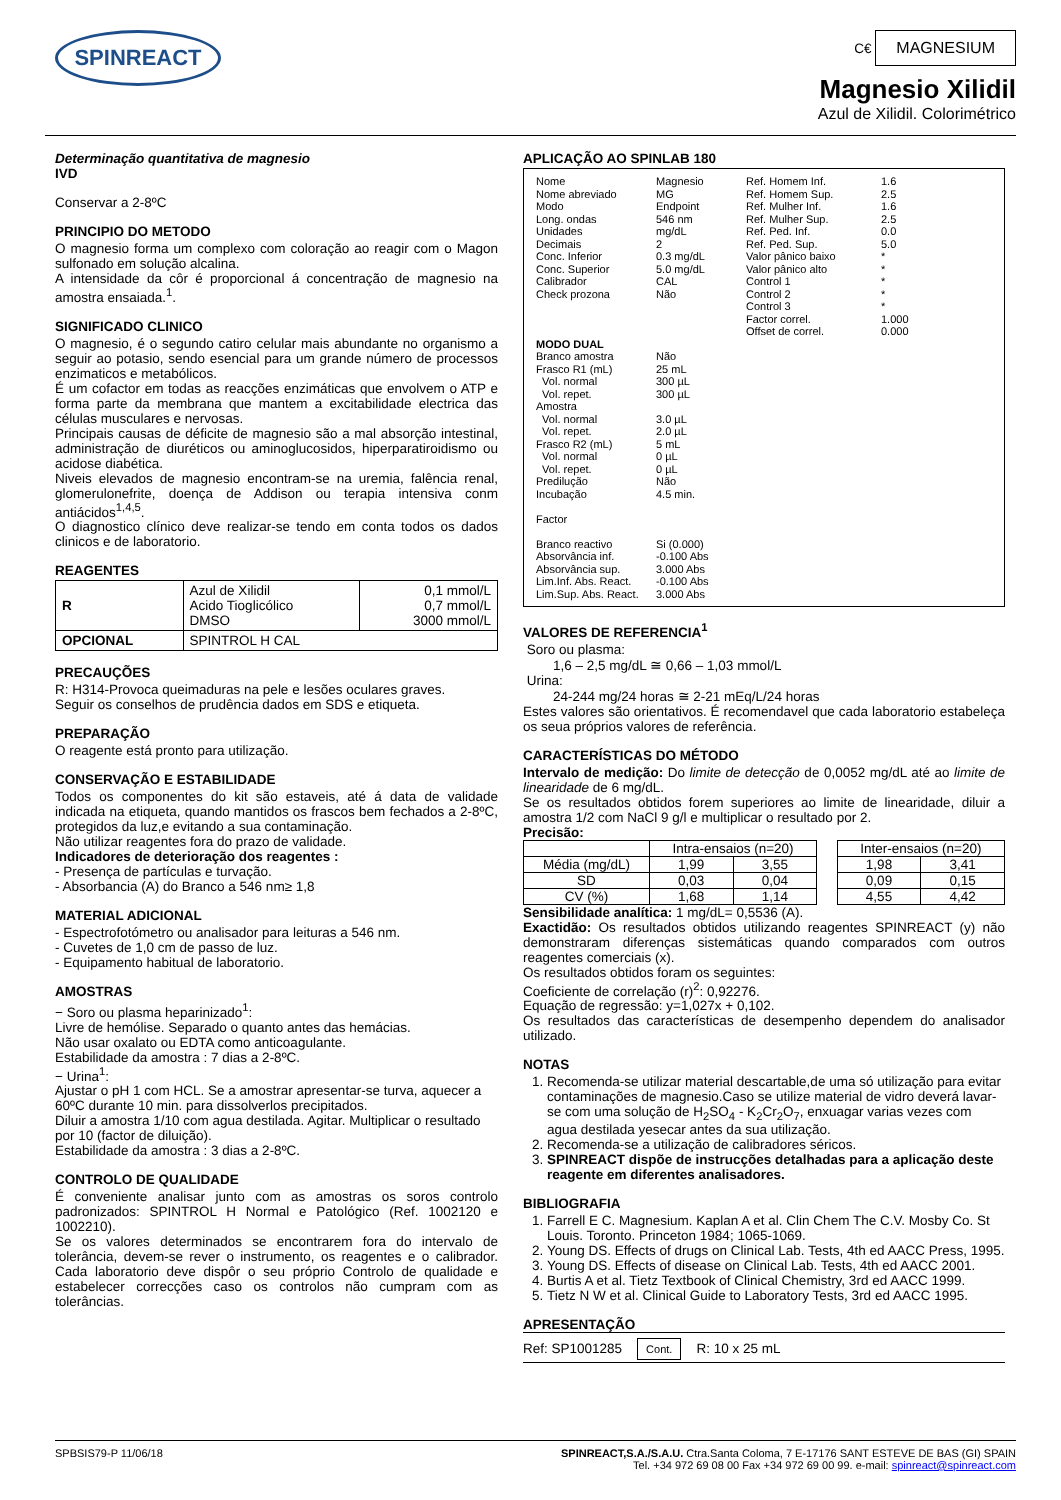SPINREACT
C€ MAGNESIUM
Magnesio Xilidil
Azul de Xilidil. Colorimétrico
Determinação quantitativa de magnesio
IVD
Conservar a 2-8ºC
PRINCIPIO DO METODO
O magnesio forma um complexo com coloração ao reagir com o Magon sulfonado em solução alcalina.
A intensidade da côr é proporcional á concentração de magnesio na amostra ensaiada.<sup>1</sup>.
SIGNIFICADO CLINICO
O magnesio, é o segundo catiro celular mais abundante no organismo a seguir ao potasio, sendo esencial para um grande número de processos enzimaticos e metabólicos.
É um cofactor em todas as reacções enzimáticas que envolvem o ATP e forma parte da membrana que mantem a excitabilidade electrica das células musculares e nervosas.
Principais causas de déficite de magnesio são a mal absorção intestinal, administração de diuréticos ou aminoglucosidos, hiperparatiroidismo ou acidose diabética.
Niveis elevados de magnesio encontram-se na uremia, falência renal, glomerulonefrite, doença de Addison ou terapia intensiva conm antiácidos<sup>1,4,5</sup>.
O diagnostico clínico deve realizar-se tendo em conta todos os dados clinicos e de laboratorio.
REAGENTES
| R | Azul de Xilidil Acido Tioglicólico DMSO | 0,1 mmol/L 0,7 mmol/L 3000 mmol/L |
| OPCIONAL | SPINTROL H CAL | |
PRECAUÇÕES
R: H314-Provoca queimaduras na pele e lesões oculares graves.
Seguir os conselhos de prudência dados em SDS e etiqueta.
PREPARAÇÃO
O reagente está pronto para utilização.
CONSERVAÇÃO E ESTABILIDADE
Todos os componentes do kit são estaveis, até á data de validade indicada na etiqueta, quando mantidos os frascos bem fechados a 2-8ºC, protegidos da luz,e evitando a sua contaminação.
Não utilizar reagentes fora do prazo de validade.
Indicadores de deterioração dos reagentes :
- Presença de partículas e turvação.
- Absorbancia (A) do Branco a 546 nm≥ 1,8
MATERIAL ADICIONAL
- Espectrofotómetro ou analisador para leituras a 546 nm.
- Cuvetes de 1,0 cm de passo de luz.
- Equipamento habitual de laboratorio.
AMOSTRAS
− Soro ou plasma heparinizado<sup>1</sup>:
Livre de hemólise. Separado o quanto antes das hemácias.
Não usar oxalato ou EDTA como anticoagulante.
Estabilidade da amostra : 7 dias a 2-8ºC.
− Urina<sup>1</sup>:
Ajustar o pH 1 com HCL. Se a amostrar apresentar-se turva, aquecer a 60ºC durante 10 min. para dissolverlos precipitados.
Diluir a amostra 1/10 com agua destilada. Agitar. Multiplicar o resultado por 10 (factor de diluição).
Estabilidade da amostra : 3 dias a 2-8ºC.
CONTROLO DE QUALIDADE
É conveniente analisar junto com as amostras os soros controlo padronizados: SPINTROL H Normal e Patológico (Ref. 1002120 e 1002210).
Se os valores determinados se encontrarem fora do intervalo de tolerância, devem-se rever o instrumento, os reagentes e o calibrador. Cada laboratorio deve dispôr o seu próprio Controlo de qualidade e estabelecer correcções caso os controlos não cumpram com as tolerâncias.
APLICAÇÃO AO SPINLAB 180
Nome
Nome abreviado
Modo
Long. ondas
Unidades
Decimais
Conc. Inferior
Conc. Superior
Calibrador
Check prozona
MODO DUAL
Branco amostra
Frasco R1 (mL)
Vol. normal
Vol. repet.
Amostra
Vol. normal
Vol. repet.
Frasco R2 (mL)
Vol. normal
Vol. repet.
Predilução
Incubação
Factor
Branco reactivo
Absorvância inf.
Absorvância sup.
Lim.Inf. Abs. React.
Lim.Sup. Abs. React.
Magnesio
MG
Endpoint
546 nm
mg/dL
2
0.3 mg/dL
5.0 mg/dL
CAL
Não
Não
25 mL
300 µL
300 µL
3.0 µL
2.0 µL
5 mL
0 µL
0 µL
Não
4.5 min.
Si (0.000)
-0.100 Abs
3.000 Abs
-0.100 Abs
3.000 Abs
Ref. Homem Inf.
Ref. Homem Sup.
Ref. Mulher Inf.
Ref. Mulher Sup.
Ref. Ped. Inf.
Ref. Ped. Sup.
Valor pânico baixo
Valor pânico alto
Control 1
Control 2
Control 3
Factor correl.
Offset de correl.
1.6
2.5
1.6
2.5
0.0
5.0
*
*
*
*
*
1.000
0.000
VALORES DE REFERENCIA<sup>1</sup>
Soro ou plasma:
1,6 – 2,5 mg/dL ≅ 0,66 – 1,03 mmol/L
Urina:
24-244 mg/24 horas ≅ 2-21 mEq/L/24 horas
Estes valores são orientativos. É recomendavel que cada laboratorio estabeleça os seua próprios valores de referência.
CARACTERÍSTICAS DO MÉTODO
Intervalo de medição: Do limite de detecção de 0,0052 mg/dL até ao limite de linearidade de 6 mg/dL.
Se os resultados obtidos forem superiores ao limite de linearidade, diluir a amostra 1/2 com NaCl 9 g/l e multiplicar o resultado por 2.
Precisão:
| | Intra-ensaios (n=20) | | | Inter-ensaios (n=20) | |
| --- | --- | --- | --- | --- | --- |
| Média (mg/dL) | 1,99 | 3,55 | | 1,98 | 3,41 |
| SD | 0,03 | 0,04 | | 0,09 | 0,15 |
| CV (%) | 1,68 | 1,14 | | 4,55 | 4,42 |
Sensibilidade analítica: 1 mg/dL= 0,5536 (A).
Exactidão: Os resultados obtidos utilizando reagentes SPINREACT (y) não demonstraram diferenças sistemáticas quando comparados com outros reagentes comerciais (x).
Os resultados obtidos foram os seguintes:
Coeficiente de correlação (r)<sup>2</sup>: 0,92276.
Equação de regressão: y=1,027x + 0,102.
Os resultados das características de desempenho dependem do analisador utilizado.
NOTAS
1. Recomenda-se utilizar material descartable,de uma só utilização para evitar contaminações de magnesio.Caso se utilize material de vidro deverá lavar-se com uma solução de H<sub>2</sub>SO<sub>4</sub> - K<sub>2</sub>Cr<sub>2</sub>O<sub>7</sub>, enxuagar varias vezes com agua destilada yesecar antes da sua utilização.
2. Recomenda-se a utilização de calibradores séricos.
3. SPINREACT dispõe de instrucções detalhadas para a aplicação deste reagente em diferentes analisadores.
BIBLIOGRAFIA
1. Farrell E C. Magnesium. Kaplan A et al. Clin Chem The C.V. Mosby Co. St Louis. Toronto. Princeton 1984; 1065-1069.
2. Young DS. Effects of drugs on Clinical Lab. Tests, 4th ed AACC Press, 1995.
3. Young DS. Effects of disease on Clinical Lab. Tests, 4th ed AACC 2001.
4. Burtis A et al. Tietz Textbook of Clinical Chemistry, 3rd ed AACC 1999.
5. Tietz N W et al. Clinical Guide to Laboratory Tests, 3rd ed AACC 1995.
APRESENTAÇÃO
Ref: SP1001285 Cont. R: 10 x 25 mL
SPBSIS79-P 11/06/18 SPINREACT,S.A./S.A.U. Ctra.Santa Coloma, 7 E-17176 SANT ESTEVE DE BAS (GI) SPAIN
Tel. +34 972 69 08 00 Fax +34 972 69 00 99. e-mail: spinreact@spinreact.com